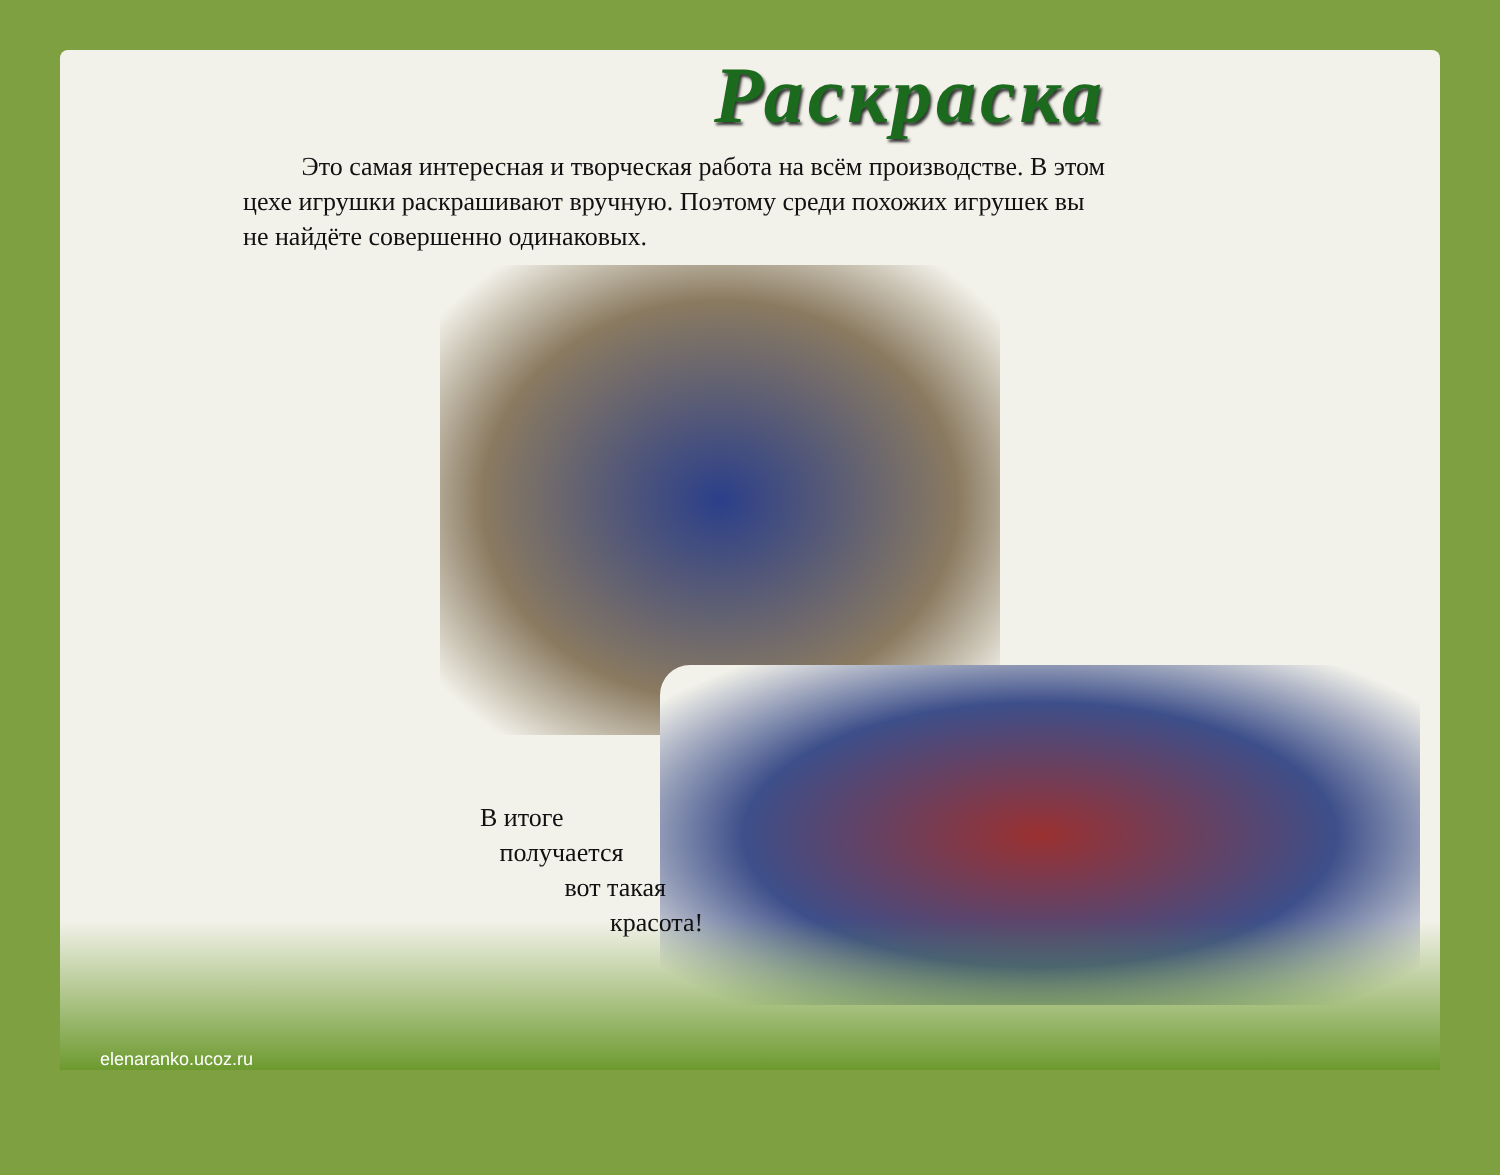Раскраска
Это самая интересная и творческая работа на всём производстве. В этом цехе игрушки раскрашивают вручную. Поэтому среди похожих игрушек вы не найдёте совершенно одинаковых.
В итоге
получается
вот такая
красота!
elenaranko.ucoz.ru